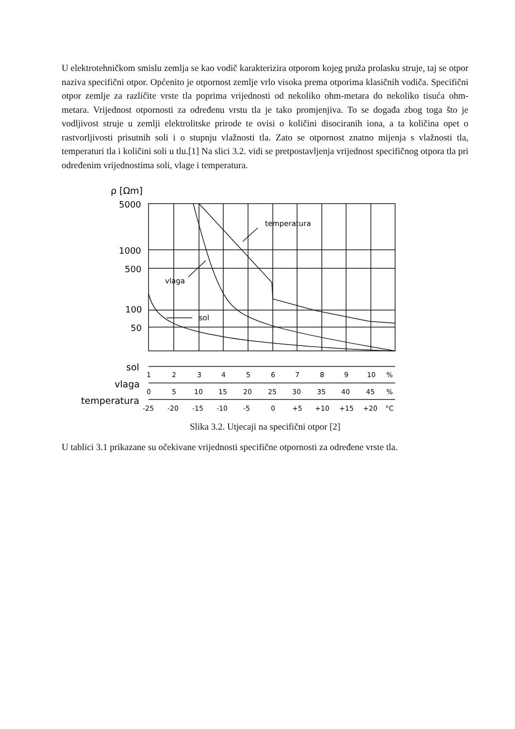U elektrotehničkom smislu zemlja se kao vodič karakterizira otporom kojeg pruža prolasku struje, taj se otpor naziva specifični otpor. Općenito je otpornost zemlje vrlo visoka prema otporima klasičnih vodiča. Specifični otpor zemlje za različite vrste tla poprima vrijednosti od nekoliko ohm-metara do nekoliko tisuća ohm-metara. Vrijednost otpornosti za određenu vrstu tla je tako promjenjiva. To se događa zbog toga što je vodljivost struje u zemlji elektrolitske prirode te ovisi o količini disociranih iona, a ta količina opet o rastvorljivosti prisutnih soli i o stupnju vlažnosti tla. Zato se otpornost znatno mijenja s vlažnosti tla, temperaturi tla i količini soli u tlu.[1] Na slici 3.2. vidi se pretpostavljenja vrijednost specifičnog otpora tla pri određenim vrijednostima soli, vlage i temperatura.
ρ [Ωm]
5000
1000
500
100
50
temperatura
vlaga
sol
sol
vlaga
temperatura
1 2 3 4 5 6 7 8 9 10 %
0 5 10 15 20 25 30 35 40 45 %
-25 -20 -15 -10 -5 0 +5 +10 +15 +20 °C
Slika 3.2. Utjecaji na specifični otpor [2]
U tablici 3.1 prikazane su očekivane vrijednosti specifične otpornosti za određene vrste tla.